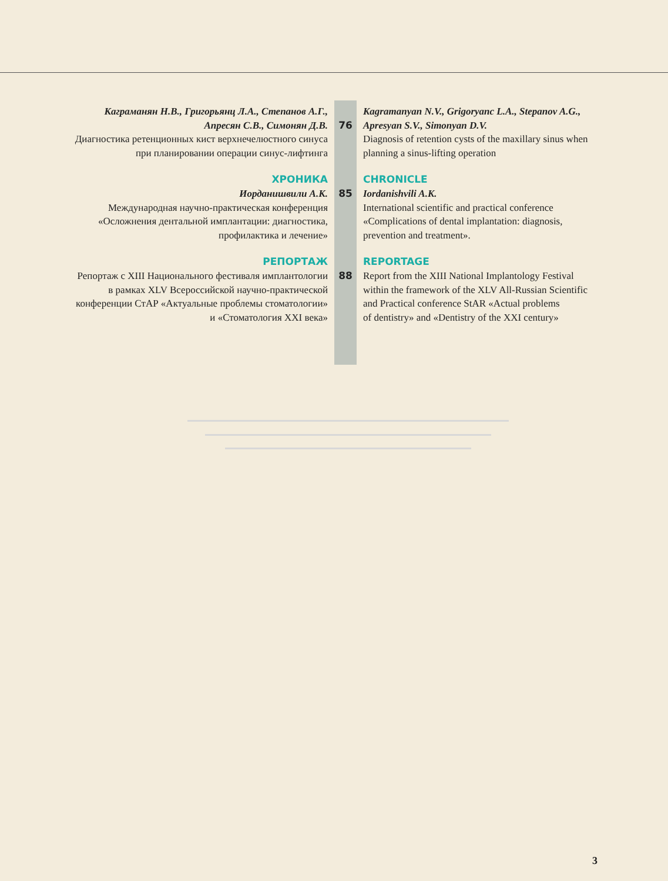Каграманян Н.В., Григорьянц Л.А., Степанов А.Г.,
Апресян С.В., Симонян Д.В.
Диагностика ретенционных кист верхнечелюстного синуса
при планировании операции синус-лифтинга
76 Kagramanyan N.V., Grigoryanc L.A., Stepanov A.G.,
Apresyan S.V., Simonyan D.V.
Diagnosis of retention cysts of the maxillary sinus when planning a sinus-lifting operation
ХРОНИКА
Иорданишвили А.К.
Международная научно-практическая конференция
«Осложнения дентальной имплантации: диагностика,
профилактика и лечение»
85 CHRONICLE
Iordanishvili A.K.
International scientific and practical conference
«Complications of dental implantation: diagnosis,
prevention and treatment».
РЕПОРТАЖ
Репортаж с XIII Национального фестиваля имплантологии
в рамках XLV Всероссийской научно-практической
конференции СтАР «Актуальные проблемы стоматологии»
и «Стоматология XXI века»
88 REPORTAGE
Report from the XIII National Implantology Festival
within the framework of the XLV All-Russian Scientific
and Practical conference StAR «Actual problems
of dentistry» and «Dentistry of the XXI century»
3